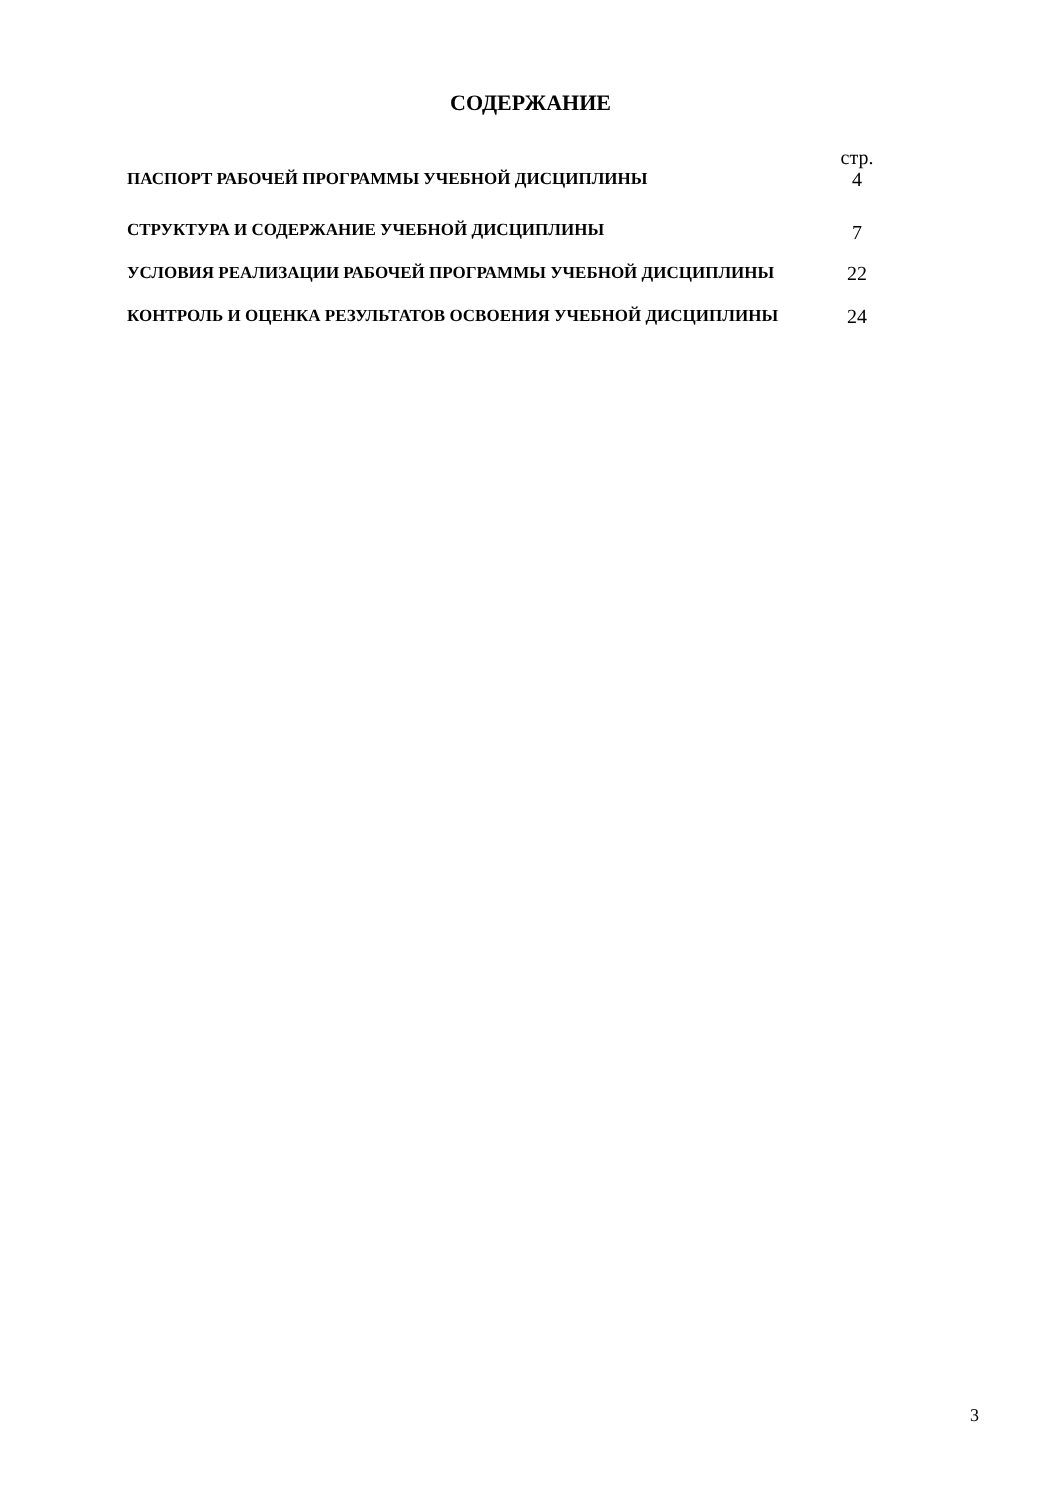СОДЕРЖАНИЕ
| | стр. |
| ПАСПОРТ РАБОЧЕЙ ПРОГРАММЫ УЧЕБНОЙ ДИСЦИПЛИНЫ | 4 |
| СТРУКТУРА И СОДЕРЖАНИЕ УЧЕБНОЙ ДИСЦИПЛИНЫ | 7 |
| УСЛОВИЯ РЕАЛИЗАЦИИ РАБОЧЕЙ ПРОГРАММЫ УЧЕБНОЙ ДИСЦИПЛИНЫ | 22 |
| КОНТРОЛЬ И ОЦЕНКА РЕЗУЛЬТАТОВ ОСВОЕНИЯ УЧЕБНОЙ ДИСЦИПЛИНЫ | 24 |
3